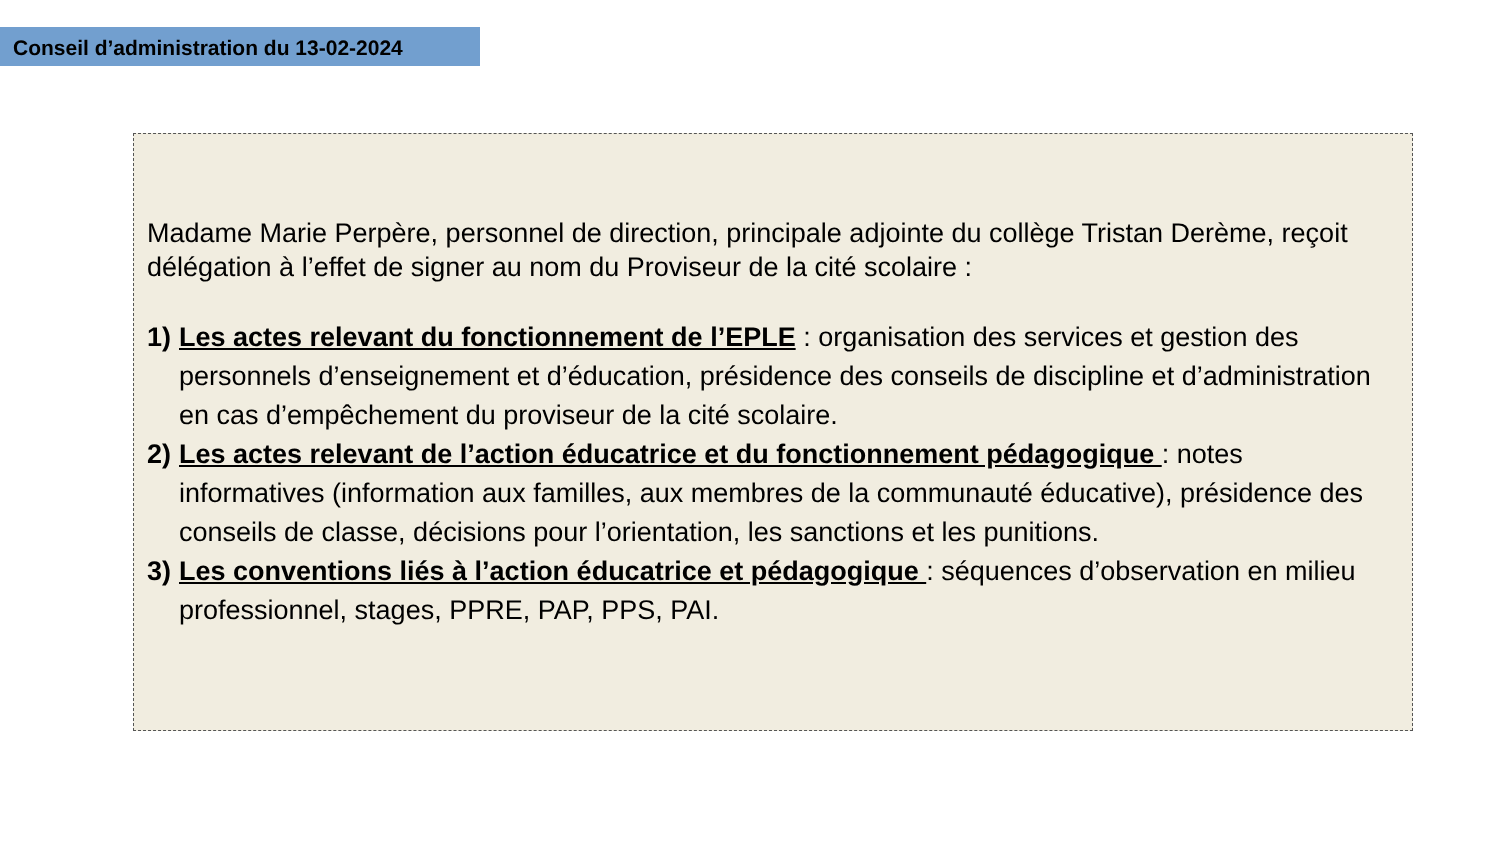Conseil d’administration du 13-02-2024
Madame Marie Perpère, personnel de direction, principale adjointe du collège Tristan Derème, reçoit délégation à l’effet de signer au nom du Proviseur de la cité scolaire :
1) Les actes relevant du fonctionnement de l’EPLE : organisation des services et gestion des personnels d’enseignement et d’éducation, présidence des conseils de discipline et d’administration en cas d’empêchement du proviseur de la cité scolaire.
2) Les actes relevant de l’action éducatrice et du fonctionnement pédagogique : notes informatives (information aux familles, aux membres de la communauté éducative), présidence des conseils de classe, décisions pour l’orientation, les sanctions et les punitions.
3) Les conventions liés à l’action éducatrice et pédagogique : séquences d’observation en milieu professionnel, stages, PPRE, PAP, PPS, PAI.